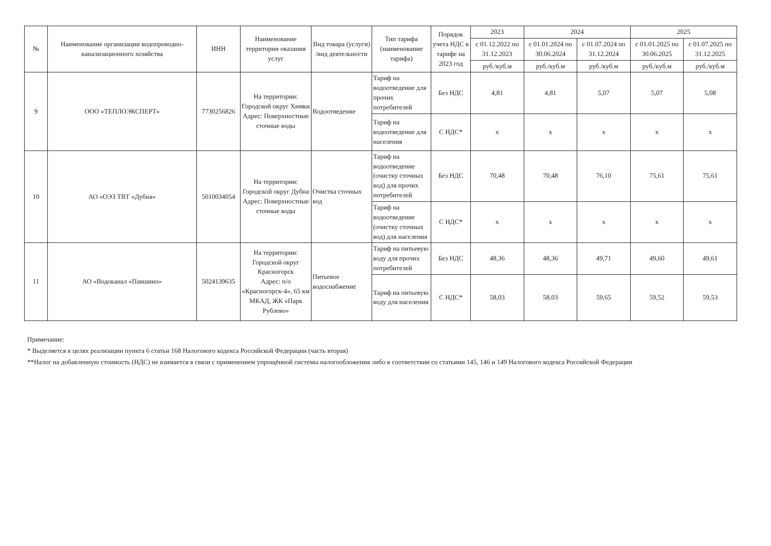| № | Наименование организации водопроводно-канализационного хозяйства | ИНН | Наименование территории оказания услуг | Вид товара (услуги) /вид деятельности | Тип тарифа (наименование тарифа) | Порядок учета НДС в тарифе на 2023 год | 2023 | 2024 | | 2025 | |
| --- | --- | --- | --- | --- | --- | --- | --- | --- | --- | --- | --- |
| | | | | | | | с 01.12.2022 по 31.12.2023 | с 01.01.2024 по 30.06.2024 | с 01.07.2024 по 31.12.2024 | с 01.01.2025 по 30.06.2025 | с 01.07.2025 по 31.12.2025 |
| | | | | | | | руб./куб.м | руб./куб.м | руб./куб.м | руб./куб.м | руб./куб.м |
| 9 | ООО «ТЕПЛОЭКСПЕРТ» | 7730256826 | На территории: Городской округ Химки Адрес: Поверхностные сточные воды | Водоотведение | Тариф на водоотведение для прочих потребителей | Без НДС | 4,81 | 4,81 | 5,07 | 5,07 | 5,08 |
| | | | | | Тариф на водоотведение для населения | С НДС* | x | x | x | x | x |
| 10 | АО «ОЭЗ ТВТ «Дубна» | 5010034054 | На территории: Городской округ Дубна Адрес: Поверхностные сточные воды | Очистка сточных вод | Тариф на водоотведение (очистку сточных вод) для прочих потребителей | Без НДС | 70,48 | 70,48 | 76,10 | 75,61 | 75,61 |
| | | | | | Тариф на водоотведение (очистку сточных вод) для населения | С НДС* | x | x | x | x | x |
| 11 | АО «Водоканал «Павшино» | 5024139635 | На территории: Городской округ Красногорск Адрес: п/о «Красногорск-4», 65 км МКАД, ЖК «Парк Рублево» | Питьевое водоснабжение | Тариф на питьевую воду для прочих потребителей | Без НДС | 48,36 | 48,36 | 49,71 | 49,60 | 49,61 |
| | | | | | Тариф на питьевую воду для населения | С НДС* | 58,03 | 58,03 | 59,65 | 59,52 | 59,53 |
Примечание:
* Выделяется в целях реализации пункта 6 статьи 168 Налогового кодекса Российской Федерации (часть вторая)
**Налог на добавленную стоимость (НДС) не взимается в связи с применением упрощённой системы налогообложения либо в соответствии со статьями 145, 146 и 149 Налогового кодекса Российской Федерации